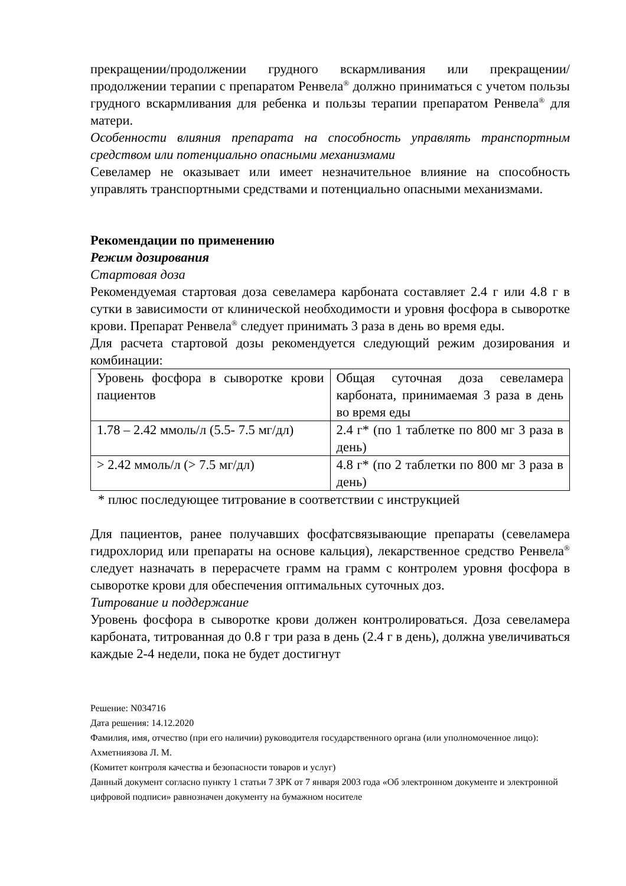прекращении/продолжении грудного вскармливания или прекращении/продолжении терапии с препаратом Ренвела<sup>®</sup> должно приниматься с учетом пользы грудного вскармливания для ребенка и пользы терапии препаратом Ренвела<sup>®</sup> для матери.
Особенности влияния препарата на способность управлять транспортным средством или потенциально опасными механизмами
Севеламер не оказывает или имеет незначительное влияние на способность управлять транспортными средствами и потенциально опасными механизмами.
Рекомендации по применению
Режим дозирования
Стартовая доза
Рекомендуемая стартовая доза севеламера карбоната составляет 2.4 г или 4.8 г в сутки в зависимости от клинической необходимости и уровня фосфора в сыворотке крови. Препарат Ренвела<sup>®</sup> следует принимать 3 раза в день во время еды.
Для расчета стартовой дозы рекомендуется следующий режим дозирования и комбинации:
| Уровень фосфора в сыворотке крови пациентов | Общая суточная доза севеламера карбоната, принимаемая 3 раза в день во время еды |
| 1.78 – 2.42 ммоль/л (5.5- 7.5 мг/дл) | 2.4 г* (по 1 таблетке по 800 мг 3 раза в день) |
| > 2.42 ммоль/л (> 7.5 мг/дл) | 4.8 г* (по 2 таблетки по 800 мг 3 раза в день) |
* плюс последующее титрование в соответствии с инструкцией
Для пациентов, ранее получавших фосфатсвязывающие препараты (севеламера гидрохлорид или препараты на основе кальция), лекарственное средство Ренвела<sup>®</sup> следует назначать в перерасчете грамм на грамм с контролем уровня фосфора в сыворотке крови для обеспечения оптимальных суточных доз.
Титрование и поддержание
Уровень фосфора в сыворотке крови должен контролироваться. Доза севеламера карбоната, титрованная до 0.8 г три раза в день (2.4 г в день), должна увеличиваться каждые 2-4 недели, пока не будет достигнут
Решение: N034716
Дата решения: 14.12.2020
Фамилия, имя, отчество (при его наличии) руководителя государственного органа (или уполномоченное лицо): Ахметниязова Л. М.
(Комитет контроля качества и безопасности товаров и услуг)
Данный документ согласно пункту 1 статьи 7 ЗРК от 7 января 2003 года «Об электронном документе и электронной цифровой подписи» равнозначен документу на бумажном носителе